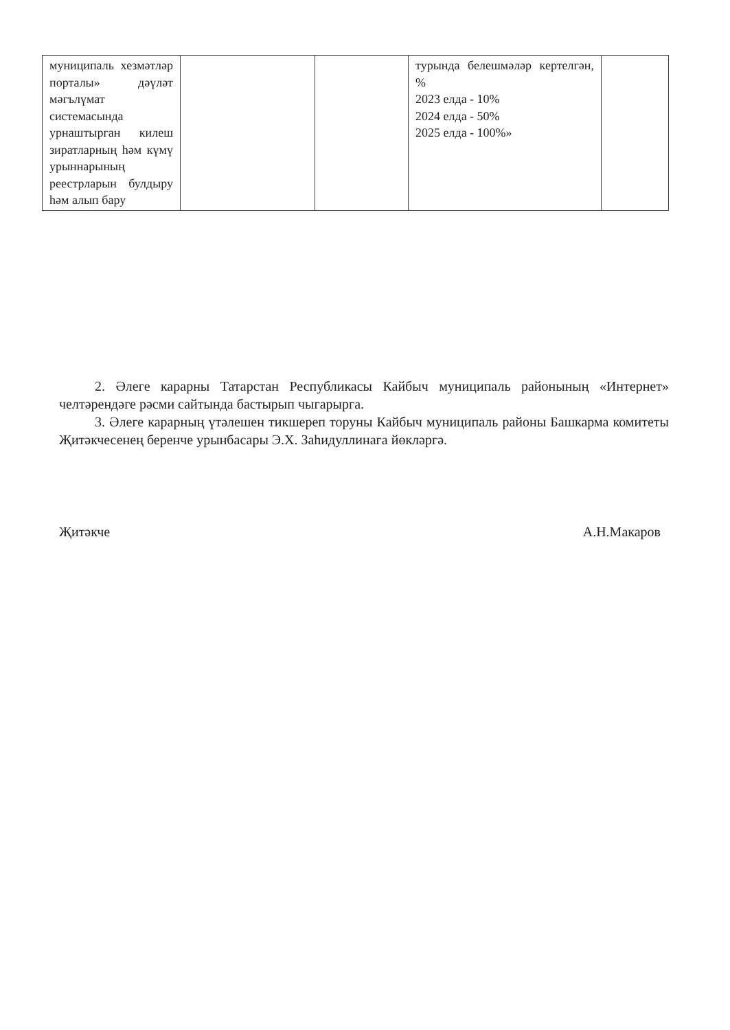| муниципаль хезмәтләр порталы» дәүләт мәгълүмат системасында урнаштырган килеш зиратларның һәм күмү урыннарының реестрларын булдыру һәм алып бару | | | турында белешмәләр кертелгән, % 2023 елда - 10% 2024 елда - 50% 2025 елда - 100%» | |
2. Әлеге карарны Татарстан Республикасы Кайбыч муниципаль районының «Интернет» челтәрендәге рәсми сайтында бастырып чыгарырга.
3. Әлеге карарның үтәлешен тикшереп торуны Кайбыч муниципаль районы Башкарма комитеты Җитәкчесенең беренче урынбасары Э.Х. Заһидуллинага йөкләргә.
Җитәкче А.Н.Макаров